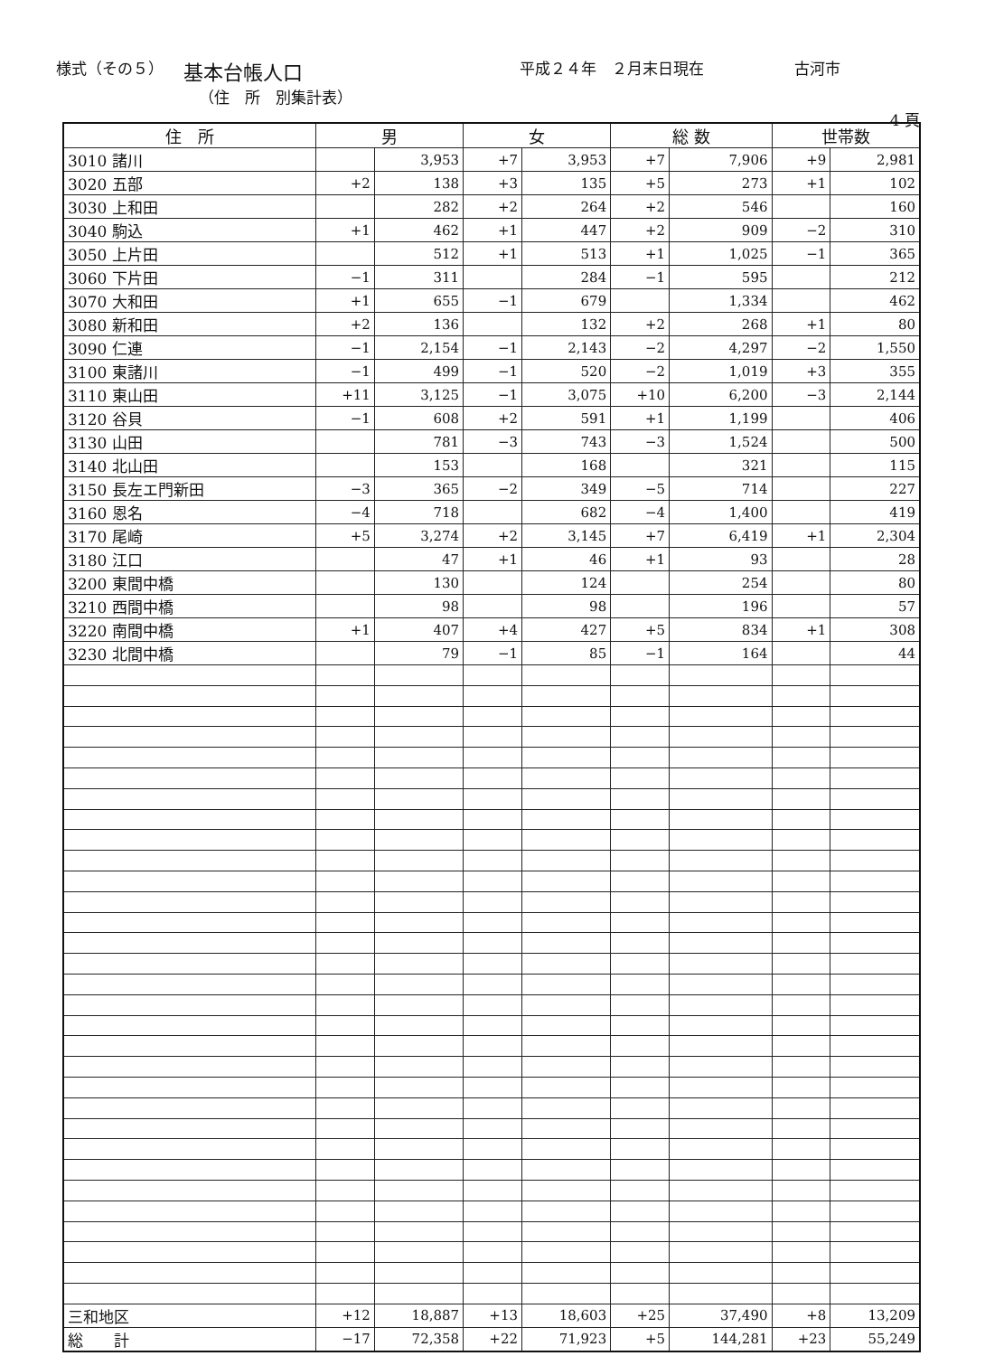様式（その５） 基本台帳人口 平成２４年　２月末日現在 古河市
（住　所　別集計表）
4 頁
| 住 所 | 男 | | 女 | | 総 数 | | 世帯数 | |
| --- | --- | --- | --- | --- | --- | --- | --- | --- |
| 3010 諸川 | | 3,953 | +7 | 3,953 | +7 | 7,906 | +9 | 2,981 |
| 3020 五部 | +2 | 138 | +3 | 135 | +5 | 273 | +1 | 102 |
| 3030 上和田 | | 282 | +2 | 264 | +2 | 546 | | 160 |
| 3040 駒込 | +1 | 462 | +1 | 447 | +2 | 909 | −2 | 310 |
| 3050 上片田 | | 512 | +1 | 513 | +1 | 1,025 | −1 | 365 |
| 3060 下片田 | −1 | 311 | | 284 | −1 | 595 | | 212 |
| 3070 大和田 | +1 | 655 | −1 | 679 | | 1,334 | | 462 |
| 3080 新和田 | +2 | 136 | | 132 | +2 | 268 | +1 | 80 |
| 3090 仁連 | −1 | 2,154 | −1 | 2,143 | −2 | 4,297 | −2 | 1,550 |
| 3100 東諸川 | −1 | 499 | −1 | 520 | −2 | 1,019 | +3 | 355 |
| 3110 東山田 | +11 | 3,125 | −1 | 3,075 | +10 | 6,200 | −3 | 2,144 |
| 3120 谷貝 | −1 | 608 | +2 | 591 | +1 | 1,199 | | 406 |
| 3130 山田 | | 781 | −3 | 743 | −3 | 1,524 | | 500 |
| 3140 北山田 | | 153 | | 168 | | 321 | | 115 |
| 3150 長左エ門新田 | −3 | 365 | −2 | 349 | −5 | 714 | | 227 |
| 3160 恩名 | −4 | 718 | | 682 | −4 | 1,400 | | 419 |
| 3170 尾崎 | +5 | 3,274 | +2 | 3,145 | +7 | 6,419 | +1 | 2,304 |
| 3180 江口 | | 47 | +1 | 46 | +1 | 93 | | 28 |
| 3200 東間中橋 | | 130 | | 124 | | 254 | | 80 |
| 3210 西間中橋 | | 98 | | 98 | | 196 | | 57 |
| 3220 南間中橋 | +1 | 407 | +4 | 427 | +5 | 834 | +1 | 308 |
| 3230 北間中橋 | | 79 | −1 | 85 | −1 | 164 | | 44 |
| 三和地区 | +12 | 18,887 | +13 | 18,603 | +25 | 37,490 | +8 | 13,209 |
| 総 計 | −17 | 72,358 | +22 | 71,923 | +5 | 144,281 | +23 | 55,249 |